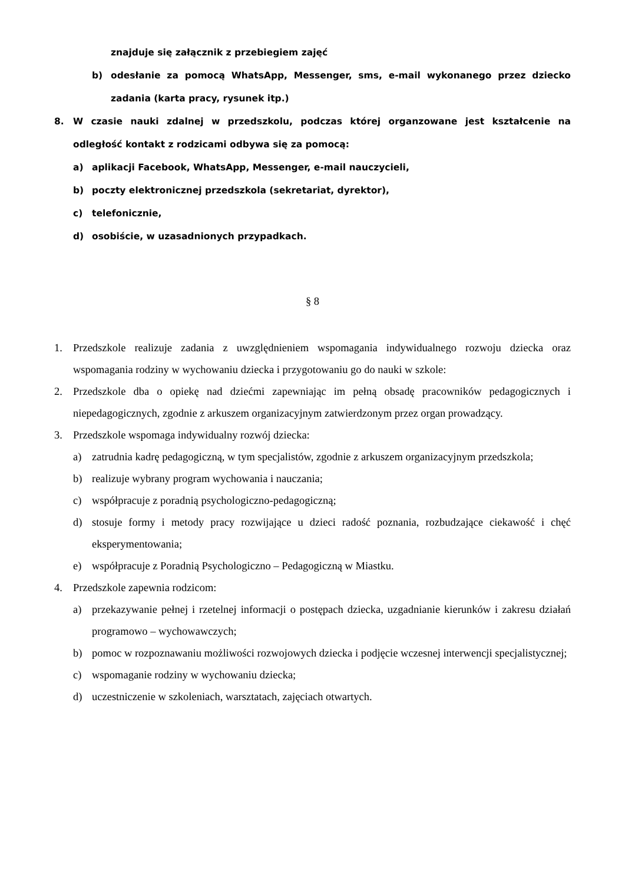znajduje się załącznik z przebiegiem zajęć
b) odesłanie za pomocą WhatsApp, Messenger, sms, e-mail wykonanego przez dziecko zadania (karta pracy, rysunek itp.)
8. W czasie nauki zdalnej w przedszkolu, podczas której organzowane jest kształcenie na odległość kontakt z rodzicami odbywa się za pomocą:
a) aplikacji Facebook, WhatsApp, Messenger, e-mail nauczycieli,
b) poczty elektronicznej przedszkola (sekretariat, dyrektor),
c) telefonicznie,
d) osobiście, w uzasadnionych przypadkach.
§ 8
1. Przedszkole realizuje zadania z uwzględnieniem wspomagania indywidualnego rozwoju dziecka oraz wspomagania rodziny w wychowaniu dziecka i przygotowaniu go do nauki w szkole:
2. Przedszkole dba o opiekę nad dziećmi zapewniając im pełną obsadę pracowników pedagogicznych i niepedagogicznych, zgodnie z arkuszem organizacyjnym zatwierdzonym przez organ prowadzący.
3. Przedszkole wspomaga indywidualny rozwój dziecka:
a) zatrudnia kadrę pedagogiczną, w tym specjalistów, zgodnie z arkuszem organizacyjnym przedszkola;
b) realizuje wybrany program wychowania i nauczania;
c) współpracuje z poradnią psychologiczno-pedagogiczną;
d) stosuje formy i metody pracy rozwijające u dzieci radość poznania, rozbudzające ciekawość i chęć eksperymentowania;
e) współpracuje z Poradnią Psychologiczno – Pedagogiczną w Miastku.
4. Przedszkole zapewnia rodzicom:
a) przekazywanie pełnej i rzetelnej informacji o postępach dziecka, uzgadnianie kierunków i zakresu działań programowo – wychowawczych;
b) pomoc w rozpoznawaniu możliwości rozwojowych dziecka i podjęcie wczesnej interwencji specjalistycznej;
c) wspomaganie rodziny w wychowaniu dziecka;
d) uczestniczenie w szkoleniach, warsztatach, zajęciach otwartych.